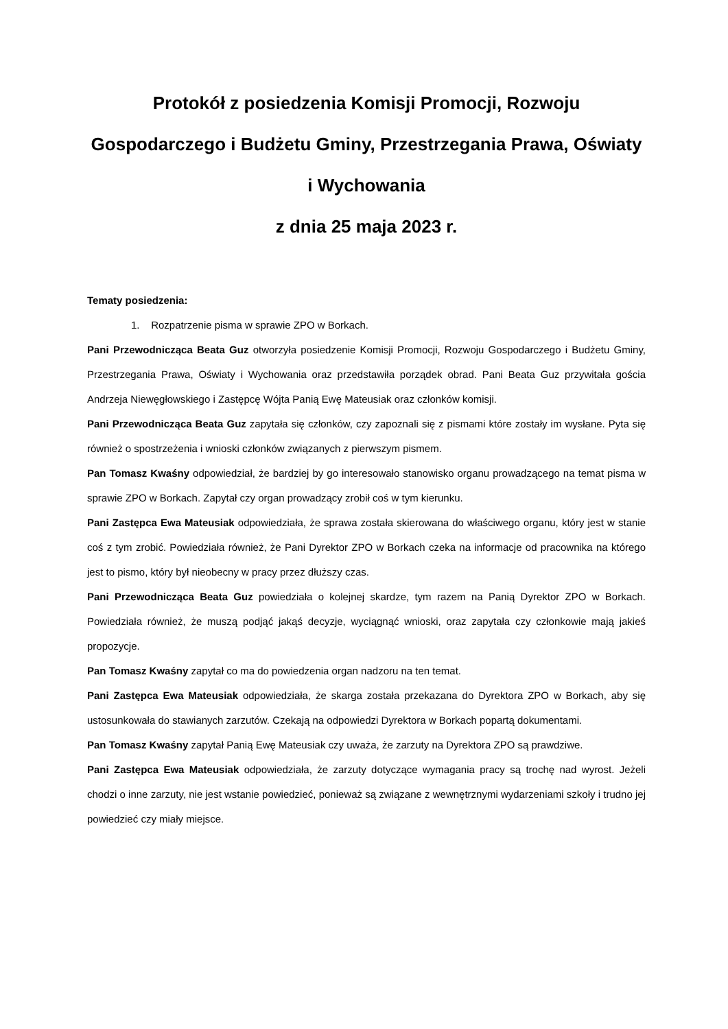Protokół z posiedzenia Komisji Promocji, Rozwoju Gospodarczego i Budżetu Gminy, Przestrzegania Prawa, Oświaty i Wychowania
z dnia 25 maja 2023 r.
Tematy posiedzenia:
1. Rozpatrzenie pisma w sprawie ZPO w Borkach.
Pani Przewodnicząca Beata Guz otworzyła posiedzenie Komisji Promocji, Rozwoju Gospodarczego i Budżetu Gminy, Przestrzegania Prawa, Oświaty i Wychowania oraz przedstawiła porządek obrad. Pani Beata Guz przywitała gościa Andrzeja Niewęgłowskiego i Zastępcę Wójta Panią Ewę Mateusiak oraz członków komisji.
Pani Przewodnicząca Beata Guz zapytała się członków, czy zapoznali się z pismami które zostały im wysłane. Pyta się również o spostrzeżenia i wnioski członków związanych z pierwszym pismem.
Pan Tomasz Kwaśny odpowiedział, że bardziej by go interesowało stanowisko organu prowadzącego na temat pisma w sprawie ZPO w Borkach. Zapytał czy organ prowadzący zrobił coś w tym kierunku.
Pani Zastępca Ewa Mateusiak odpowiedziała, że sprawa została skierowana do właściwego organu, który jest w stanie coś z tym zrobić. Powiedziała również, że Pani Dyrektor ZPO w Borkach czeka na informacje od pracownika na którego jest to pismo, który był nieobecny w pracy przez dłuższy czas.
Pani Przewodnicząca Beata Guz powiedziała o kolejnej skardze, tym razem na Panią Dyrektor ZPO w Borkach. Powiedziała również, że muszą podjąć jakąś decyzje, wyciągnąć wnioski, oraz zapytała czy członkowie mają jakieś propozycje.
Pan Tomasz Kwaśny zapytał co ma do powiedzenia organ nadzoru na ten temat.
Pani Zastępca Ewa Mateusiak odpowiedziała, że skarga została przekazana do Dyrektora ZPO w Borkach, aby się ustosunkowała do stawianych zarzutów. Czekają na odpowiedzi Dyrektora w Borkach popartą dokumentami.
Pan Tomasz Kwaśny zapytał Panią Ewę Mateusiak czy uważa, że zarzuty na Dyrektora ZPO są prawdziwe.
Pani Zastępca Ewa Mateusiak odpowiedziała, że zarzuty dotyczące wymagania pracy są trochę nad wyrost. Jeżeli chodzi o inne zarzuty, nie jest wstanie powiedzieć, ponieważ są związane z wewnętrznymi wydarzeniami szkoły i trudno jej powiedzieć czy miały miejsce.